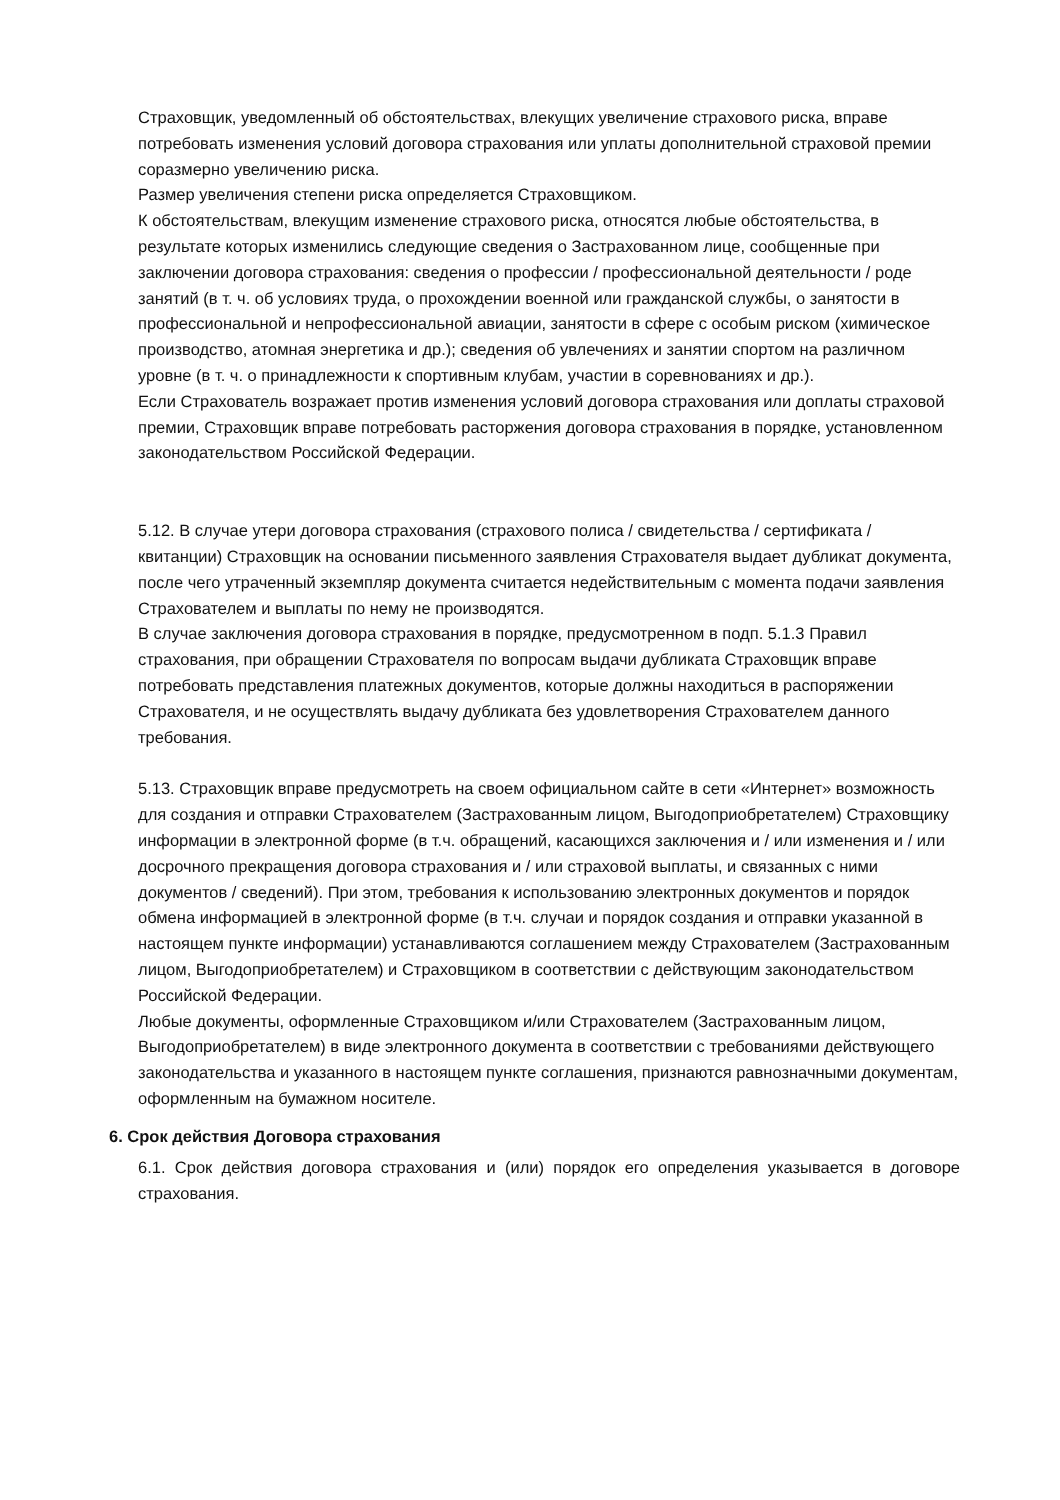Страховщик, уведомленный об обстоятельствах, влекущих увеличение страхового риска, вправе потребовать изменения условий договора страхования или уплаты дополнительной страховой премии соразмерно увеличению риска.
Размер увеличения степени риска определяется Страховщиком.
К обстоятельствам, влекущим изменение страхового риска, относятся любые обстоятельства, в результате которых изменились следующие сведения о Застрахованном лице, сообщенные при заключении договора страхования: сведения о профессии / профессиональной деятельности / роде занятий (в т. ч. об условиях труда, о прохождении военной или гражданской службы, о занятости в профессиональной и непрофессиональной авиации, занятости в сфере с особым риском (химическое производство, атомная энергетика и др.); сведения об увлечениях и занятии спортом на различном уровне (в т. ч. о принадлежности к спортивным клубам, участии в соревнованиях и др.).
Если Страхователь возражает против изменения условий договора страхования или доплаты страховой премии, Страховщик вправе потребовать расторжения договора страхования в порядке, установленном законодательством Российской Федерации.
5.12. В случае утери договора страхования (страхового полиса / свидетельства / сертификата / квитанции) Страховщик на основании письменного заявления Страхователя выдает дубликат документа, после чего утраченный экземпляр документа считается недействительным с момента подачи заявления Страхователем и выплаты по нему не производятся.
В случае заключения договора страхования в порядке, предусмотренном в подп. 5.1.3 Правил страхования, при обращении Страхователя по вопросам выдачи дубликата Страховщик вправе потребовать представления платежных документов, которые должны находиться в распоряжении Страхователя, и не осуществлять выдачу дубликата без удовлетворения Страхователем данного требования.
5.13. Страховщик вправе предусмотреть на своем официальном сайте в сети «Интернет» возможность для создания и отправки Страхователем (Застрахованным лицом, Выгодоприобретателем) Страховщику информации в электронной форме (в т.ч. обращений, касающихся заключения и / или изменения и / или досрочного прекращения договора страхования и / или страховой выплаты, и связанных с ними документов / сведений). При этом, требования к использованию электронных документов и порядок обмена информацией в электронной форме (в т.ч. случаи и порядок создания и отправки указанной в настоящем пункте информации) устанавливаются соглашением между Страхователем (Застрахованным лицом, Выгодоприобретателем) и Страховщиком в соответствии с действующим законодательством Российской Федерации.
Любые документы, оформленные Страховщиком и/или Страхователем (Застрахованным лицом, Выгодоприобретателем) в виде электронного документа в соответствии с требованиями действующего законодательства и указанного в настоящем пункте соглашения, признаются равнозначными документам, оформленным на бумажном носителе.
6. Срок действия Договора страхования
6.1. Срок действия договора страхования и (или) порядок его определения указывается в договоре страхования.